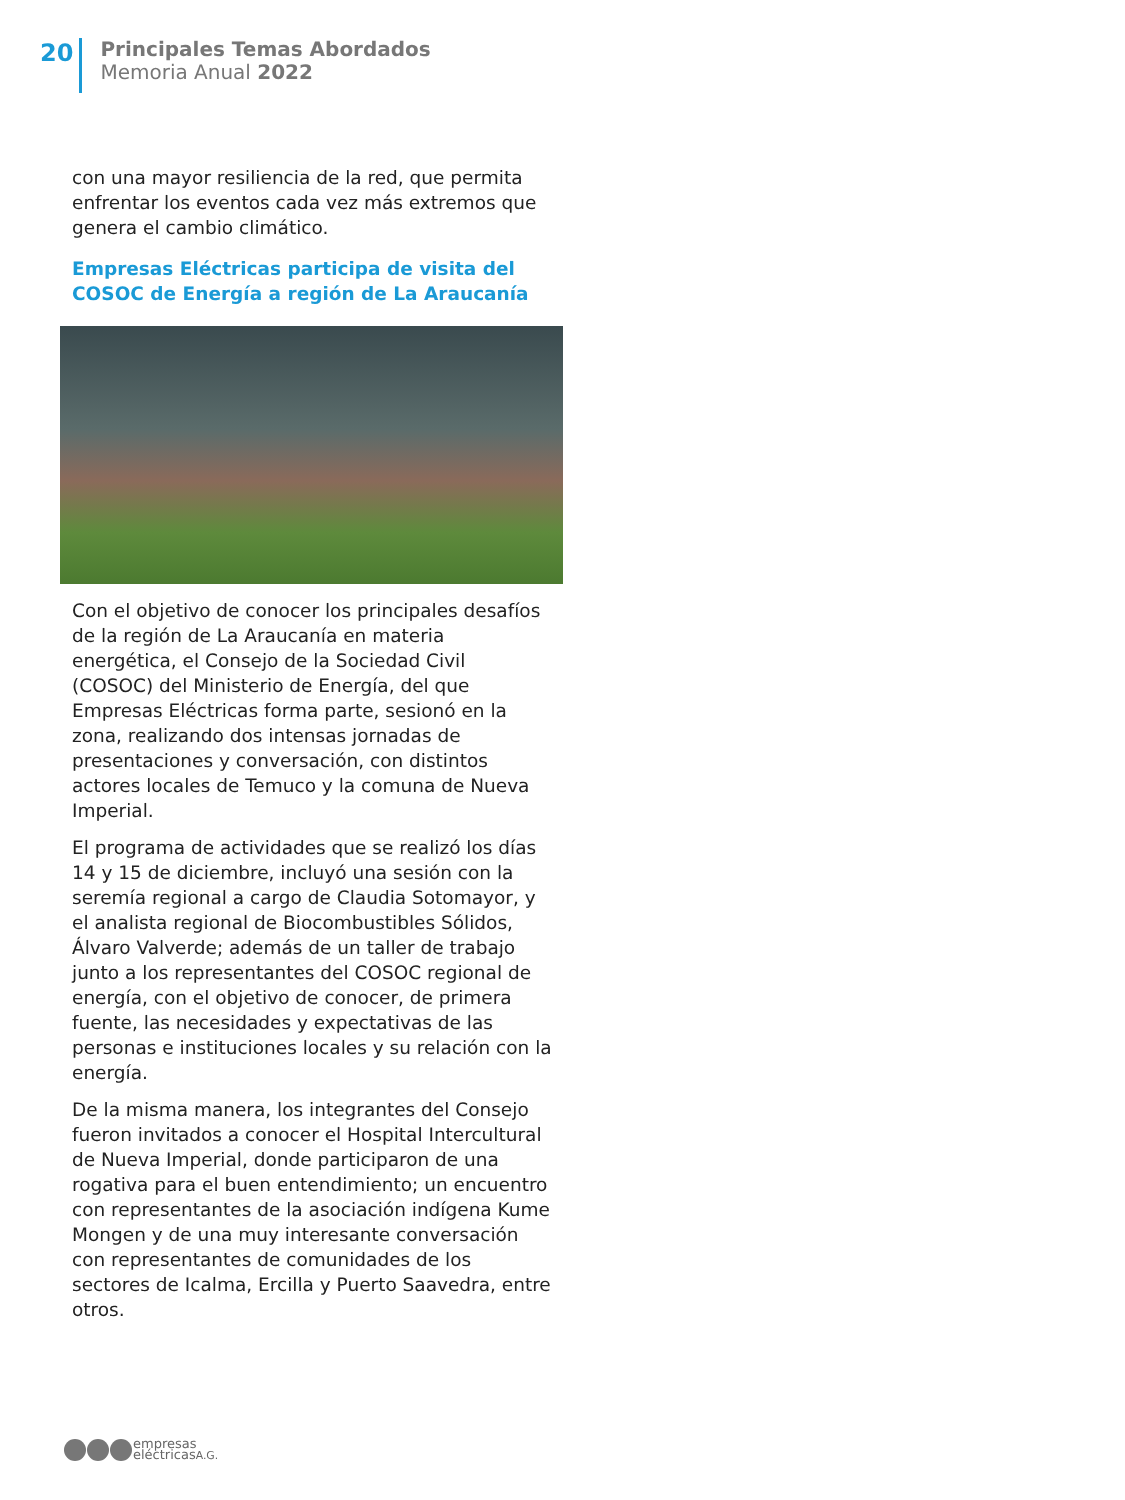20
Principales Temas Abordados
Memoria Anual 2022
con una mayor resiliencia de la red, que permita enfrentar los eventos cada vez más extremos que genera el cambio climático.
Empresas Eléctricas participa de visita del COSOC de Energía a región de La Araucanía
Con el objetivo de conocer los principales desafíos de la región de La Araucanía en materia energética, el Consejo de la Sociedad Civil (COSOC) del Ministerio de Energía, del que Empresas Eléctricas forma parte, sesionó en la zona, realizando dos intensas jornadas de presentaciones y conversación, con distintos actores locales de Temuco y la comuna de Nueva Imperial.
El programa de actividades que se realizó los días 14 y 15 de diciembre, incluyó una sesión con la seremía regional a cargo de Claudia Sotomayor, y el analista regional de Biocombustibles Sólidos, Álvaro Valverde; además de un taller de trabajo junto a los representantes del COSOC regional de energía, con el objetivo de conocer, de primera fuente, las necesidades y expectativas de las personas e instituciones locales y su relación con la energía.
De la misma manera, los integrantes del Consejo fueron invitados a conocer el Hospital Intercultural de Nueva Imperial, donde participaron de una rogativa para el buen entendimiento; un encuentro con representantes de la asociación indígena Kume Mongen y de una muy interesante conversación con representantes de comunidades de los sectores de Icalma, Ercilla y Puerto Saavedra, entre otros.
empresas
eléctricasA.G.